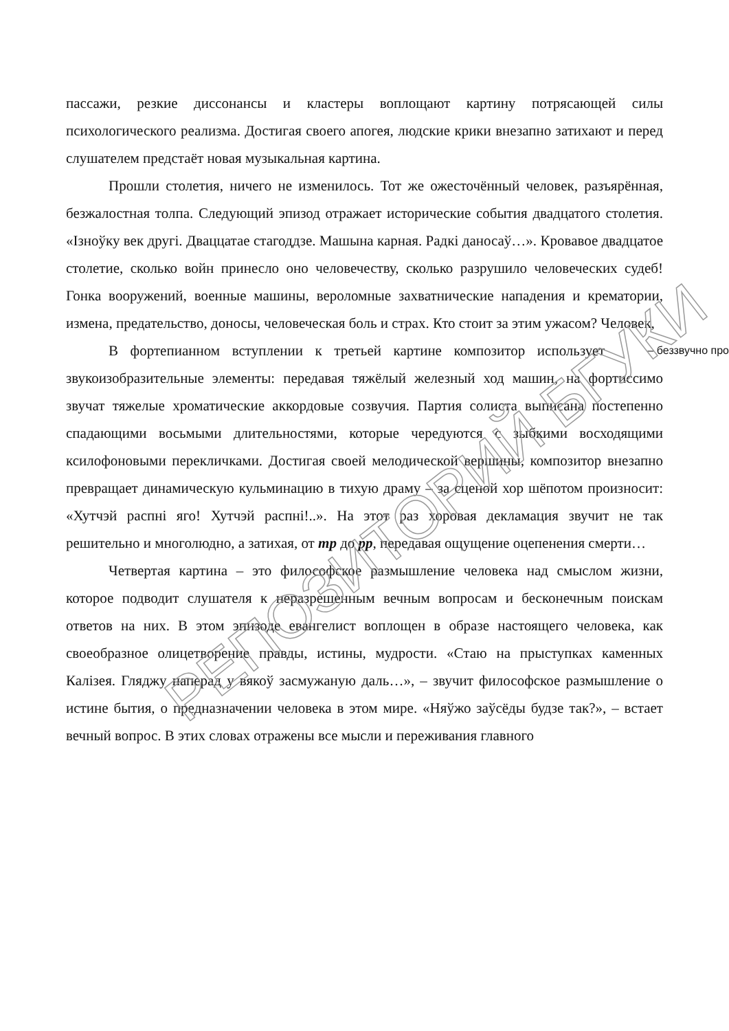пассажи, резкие диссонансы и кластеры воплощают картину потрясающей силы психологического реализма. Достигая своего апогея, людские крики внезапно затихают и перед слушателем предстаёт новая музыкальная картина.
Прошли столетия, ничего не изменилось. Тот же ожесточённый человек, разъярённая, безжалостная толпа. Следующий эпизод отражает исторические события двадцатого столетия. «Ізноўку век другі. Дваццатае стагоддзе. Машына карная. Радкі даносаў…». Кровавое двадцатое столетие, сколько войн принесло оно человечеству, сколько разрушило человеческих судеб! Гонка вооружений, военные машины, вероломные захватнические нападения и крематории, измена, предательство, доносы, человеческая боль и страх. Кто стоит за этим ужасом? Человек, – беззвучно про
В фортепианном вступлении к третьей картине композитор использует звукоизобразительные элементы: передавая тяжёлый железный ход машин, на фортиссимо звучат тяжелые хроматические аккордовые созвучия. Партия солиста выписана постепенно спадающими восьмыми длительностями, которые чередуются с зыбкими восходящими ксилофоновыми перекличками. Достигая своей мелодической вершины, композитор внезапно превращает динамическую кульминацию в тихую драму – за сценой хор шёпотом произносит: «Хутчэй распні яго! Хутчэй распні!..». На этот раз хоровая декламация звучит не так решительно и многолюдно, а затихая, от mp до pp, передавая ощущение оцепенения смерти…
Четвертая картина – это философское размышление человека над смыслом жизни, которое подводит слушателя к неразрешенным вечным вопросам и бесконечным поискам ответов на них. В этом эпизоде евангелист воплощен в образе настоящего человека, как своеобразное олицетворение правды, истины, мудрости. «Стаю на прыступках каменных Калізея. Гляджу наперад у вякоў засмужаную даль…», – звучит философское размышление о истине бытия, о предназначении человека в этом мире. «Няўжо заўсёды будзе так?», – встает вечный вопрос. В этих словах отражены все мысли и переживания главного
РЕПОЗИТОРИЙ БГУКИ